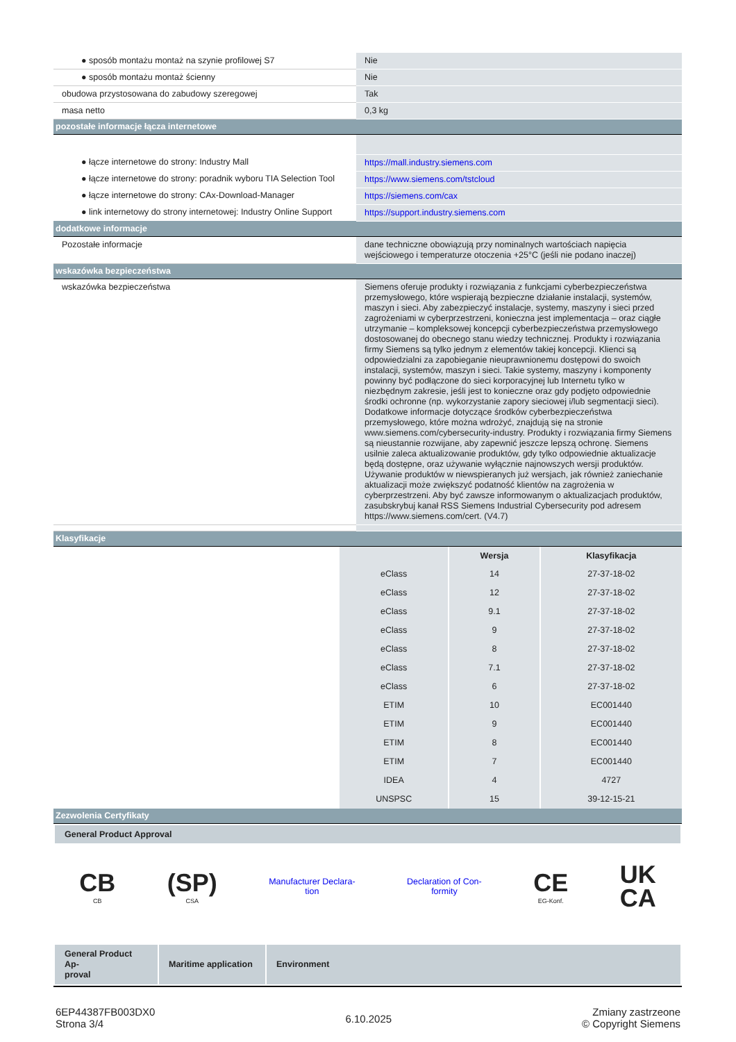| ● sposób montażu montaż na szynie profilowej S7 | Nie |
| ● sposób montażu montaż ścienny | Nie |
| obudowa przystosowana do zabudowy szeregowej | Tak |
| masa netto | 0,3 kg |
| pozostałe informacje łącza internetowe | |
| ● łącze internetowe do strony: Industry Mall | https://mall.industry.siemens.com |
| ● łącze internetowe do strony: poradnik wyboru TIA Selection Tool | https://www.siemens.com/tstcloud |
| ● łącze internetowe do strony: CAx-Download-Manager | https://siemens.com/cax |
| ● link internetowy do strony internetowej: Industry Online Support | https://support.industry.siemens.com |
| dodatkowe informacje | |
| Pozostałe informacje | dane techniczne obowiązują przy nominalnych wartościach napięcia wejściowego i temperaturze otoczenia +25°C (jeśli nie podano inaczej) |
| wskazówka bezpieczeństwa | |
| wskazówka bezpieczeństwa | Siemens oferuje produkty i rozwiązania z funkcjami cyberbezpieczeństwa przemysłowego, które wspierają bezpieczne działanie instalacji, systemów, maszyn i sieci. Aby zabezpieczyć instalacje, systemy, maszyny i sieci przed zagrożeniami w cyberprzestrzeni, konieczna jest implementacja – oraz ciągłe utrzymanie – kompleksowej koncepcji cyberbezpieczeństwa przemysłowego dostosowanej do obecnego stanu wiedzy technicznej. Produkty i rozwiązania firmy Siemens są tylko jednym z elementów takiej koncepcji. Klienci są odpowiedzialni za zapobieganie nieuprawnionemu dostępowi do swoich instalacji, systemów, maszyn i sieci. Takie systemy, maszyny i komponenty powinny być podłączone do sieci korporacyjnej lub Internetu tylko w niezbędnym zakresie, jeśli jest to konieczne oraz gdy podjęto odpowiednie środki ochronne (np. wykorzystanie zapory sieciowej i/lub segmentacji sieci). Dodatkowe informacje dotyczące środków cyberbezpieczeństwa przemysłowego, które można wdrożyć, znajdują się na stronie www.siemens.com/cybersecurity-industry. Produkty i rozwiązania firmy Siemens są nieustannie rozwijane, aby zapewnić jeszcze lepszą ochronę. Siemens usilnie zaleca aktualizowanie produktów, gdy tylko odpowiednie aktualizacje będą dostępne, oraz używanie wyłącznie najnowszych wersji produktów. Używanie produktów w niewspieranych już wersjach, jak również zaniechanie aktualizacji może zwiększyć podatność klientów na zagrożenia w cyberprzestrzeni. Aby być zawsze informowanym o aktualizacjach produktów, zasubskrybuj kanał RSS Siemens Industrial Cybersecurity pod adresem https://www.siemens.com/cert. (V4.7) |
| Klasyfikacje | |
| | | Wersja | Klasyfikacja |
| | eClass | 14 | 27-37-18-02 |
| | eClass | 12 | 27-37-18-02 |
| | eClass | 9.1 | 27-37-18-02 |
| | eClass | 9 | 27-37-18-02 |
| | eClass | 8 | 27-37-18-02 |
| | eClass | 7.1 | 27-37-18-02 |
| | eClass | 6 | 27-37-18-02 |
| | ETIM | 10 | EC001440 |
| | ETIM | 9 | EC001440 |
| | ETIM | 8 | EC001440 |
| | ETIM | 7 | EC001440 |
| | IDEA | 4 | 4727 |
| | UNSPSC | 15 | 39-12-15-21 |
| Zezwolenia Certyfikaty |
General Product Approval
CB
CB
(SP)
CSA
Manufacturer Declara-
tion
Declaration of Con-
formity
CE
EG-Konf.
UK
CA
| General Product Ap- proval | Maritime application | Environment |
6EP44387FB003DX0
Strona 3/4
6.10.2025
Zmiany zastrzeone
© Copyright Siemens